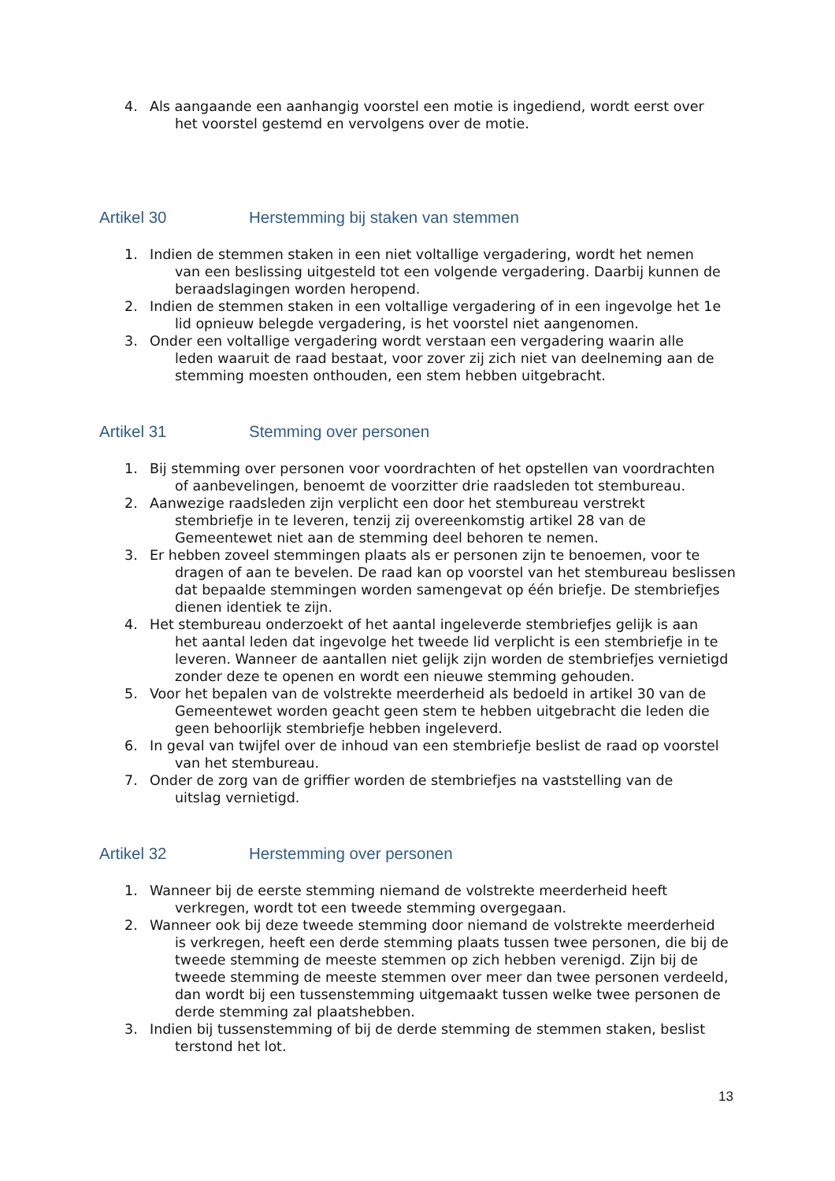4. Als aangaande een aanhangig voorstel een motie is ingediend, wordt eerst over
het voorstel gestemd en vervolgens over de motie.
Artikel 30 Herstemming bij staken van stemmen
1. Indien de stemmen staken in een niet voltallige vergadering, wordt het nemen
van een beslissing uitgesteld tot een volgende vergadering. Daarbij kunnen de beraadslagingen worden heropend.
2. Indien de stemmen staken in een voltallige vergadering of in een ingevolge het 1e
lid opnieuw belegde vergadering, is het voorstel niet aangenomen.
3. Onder een voltallige vergadering wordt verstaan een vergadering waarin alle
leden waaruit de raad bestaat, voor zover zij zich niet van deelneming aan de stemming moesten onthouden, een stem hebben uitgebracht.
Artikel 31 Stemming over personen
1. Bij stemming over personen voor voordrachten of het opstellen van voordrachten
of aanbevelingen, benoemt de voorzitter drie raadsleden tot stembureau.
2. Aanwezige raadsleden zijn verplicht een door het stembureau verstrekt
stembriefje in te leveren, tenzij zij overeenkomstig artikel 28 van de Gemeentewet niet aan de stemming deel behoren te nemen.
3. Er hebben zoveel stemmingen plaats als er personen zijn te benoemen, voor te
dragen of aan te bevelen. De raad kan op voorstel van het stembureau beslissen dat bepaalde stemmingen worden samengevat op één briefje. De stembriefjes dienen identiek te zijn.
4. Het stembureau onderzoekt of het aantal ingeleverde stembriefjes gelijk is aan
het aantal leden dat ingevolge het tweede lid verplicht is een stembriefje in te leveren. Wanneer de aantallen niet gelijk zijn worden de stembriefjes vernietigd zonder deze te openen en wordt een nieuwe stemming gehouden.
5. Voor het bepalen van de volstrekte meerderheid als bedoeld in artikel 30 van de
Gemeentewet worden geacht geen stem te hebben uitgebracht die leden die geen behoorlijk stembriefje hebben ingeleverd.
6. In geval van twijfel over de inhoud van een stembriefje beslist de raad op voorstel
van het stembureau.
7. Onder de zorg van de griffier worden de stembriefjes na vaststelling van de
uitslag vernietigd.
Artikel 32 Herstemming over personen
1. Wanneer bij de eerste stemming niemand de volstrekte meerderheid heeft
verkregen, wordt tot een tweede stemming overgegaan.
2. Wanneer ook bij deze tweede stemming door niemand de volstrekte meerderheid
is verkregen, heeft een derde stemming plaats tussen twee personen, die bij de tweede stemming de meeste stemmen op zich hebben verenigd. Zijn bij de tweede stemming de meeste stemmen over meer dan twee personen verdeeld, dan wordt bij een tussenstemming uitgemaakt tussen welke twee personen de derde stemming zal plaatshebben.
3. Indien bij tussenstemming of bij de derde stemming de stemmen staken, beslist
terstond het lot.
13